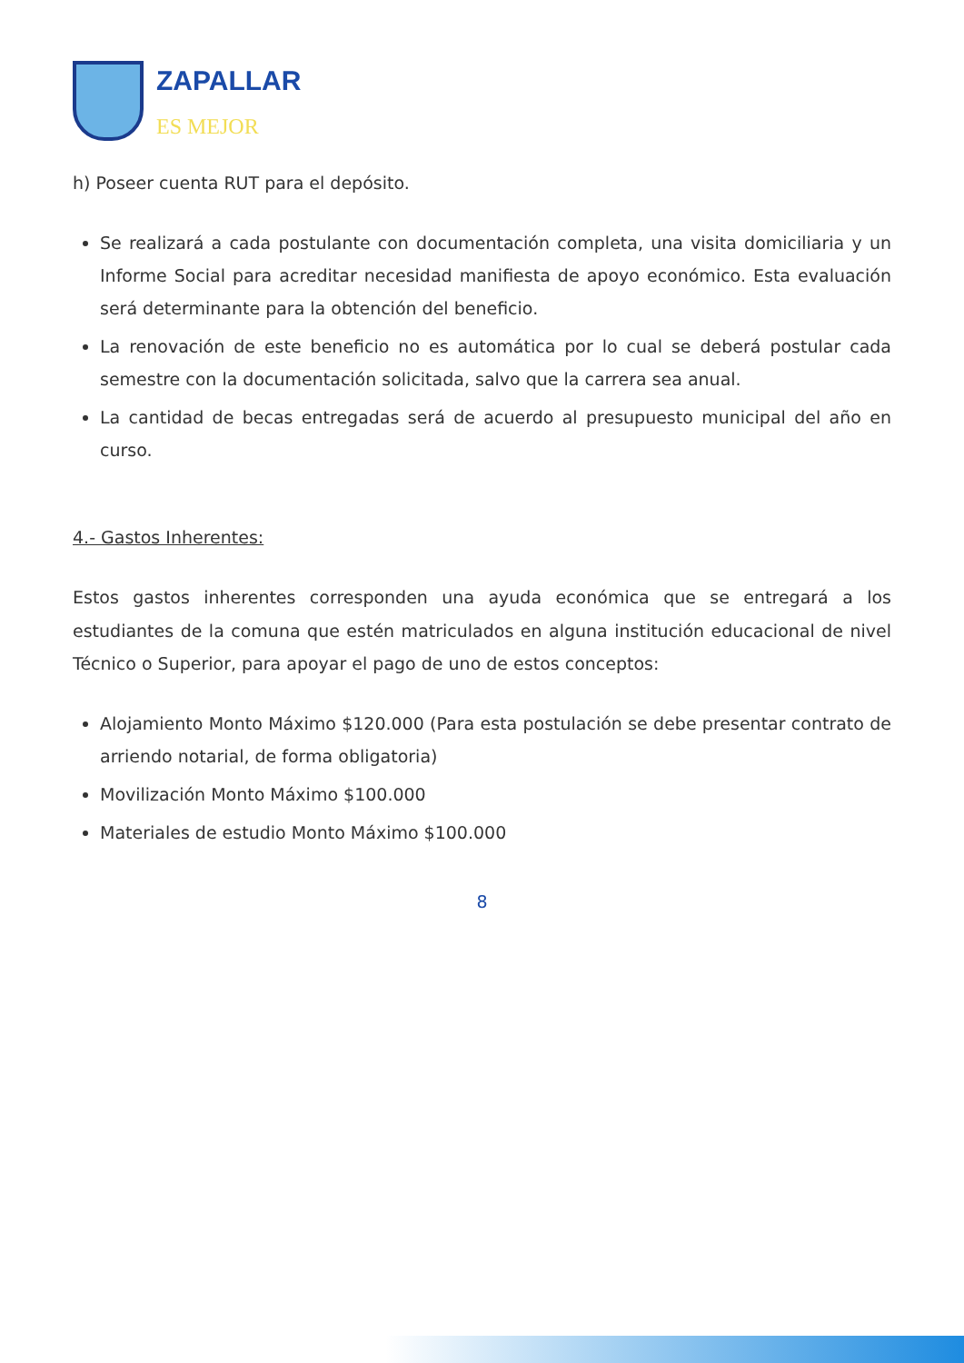ZAPALLAR
ES MEJOR
h) Poseer cuenta RUT para el depósito.
Se realizará a cada postulante con documentación completa, una visita domiciliaria y un Informe Social para acreditar necesidad manifiesta de apoyo económico. Esta evaluación será determinante para la obtención del beneficio.
La renovación de este beneficio no es automática por lo cual se deberá postular cada semestre con la documentación solicitada, salvo que la carrera sea anual.
La cantidad de becas entregadas será de acuerdo al presupuesto municipal del año en curso.
4.- Gastos Inherentes:
Estos gastos inherentes corresponden una ayuda económica que se entregará a los estudiantes de la comuna que estén matriculados en alguna institución educacional de nivel Técnico o Superior, para apoyar el pago de uno de estos conceptos:
Alojamiento Monto Máximo $120.000 (Para esta postulación se debe presentar contrato de arriendo notarial, de forma obligatoria)
Movilización Monto Máximo $100.000
Materiales de estudio Monto Máximo $100.000
8